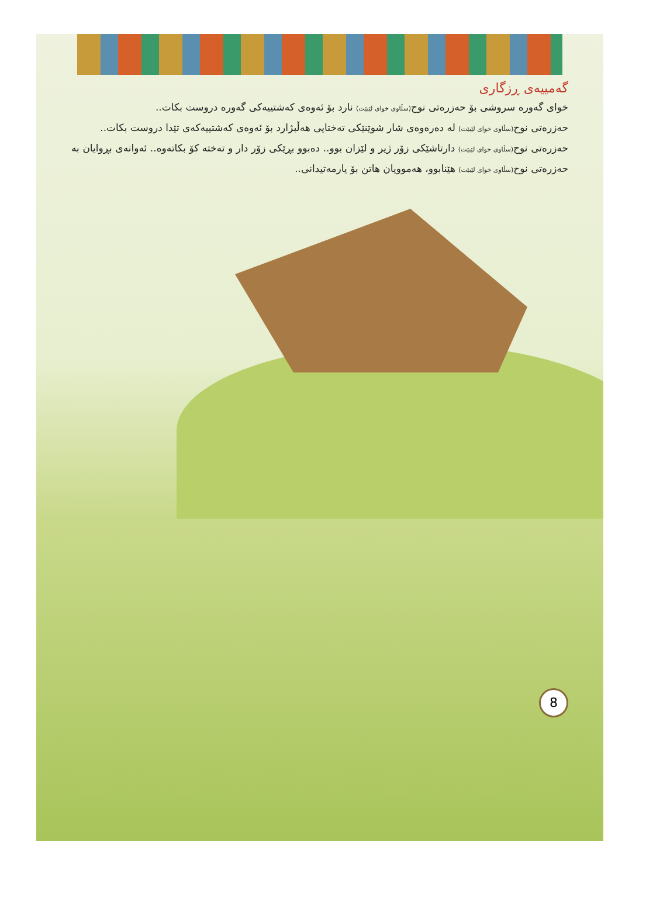گەمییەی ڕزگاری
خوای گەورە سروشی بۆ حەزرەتی نوح(سڵاوی خوای لێبێت) نارد بۆ ئەوەی کەشتییەکی گەورە دروست بکات..
حەزرەتی نوح(سڵاوی خوای لێبێت) لە دەرەوەی شار شوێنێکی تەختایی هەڵبژارد بۆ ئەوەی کەشتییەکەی تێدا دروست بکات..
حەزرەتی نوح(سڵاوی خوای لێبێت) دارتاشێکی زۆر ژیر و لێزان بوو.. دەبوو بڕێکی زۆر دار و تەختە کۆ بکاتەوە.. ئەوانەی بڕوایان بە حەزرەتی نوح(سڵاوی خوای لێبێت) هێنابوو، هەموویان هاتن بۆ یارمەتیدانی..
8